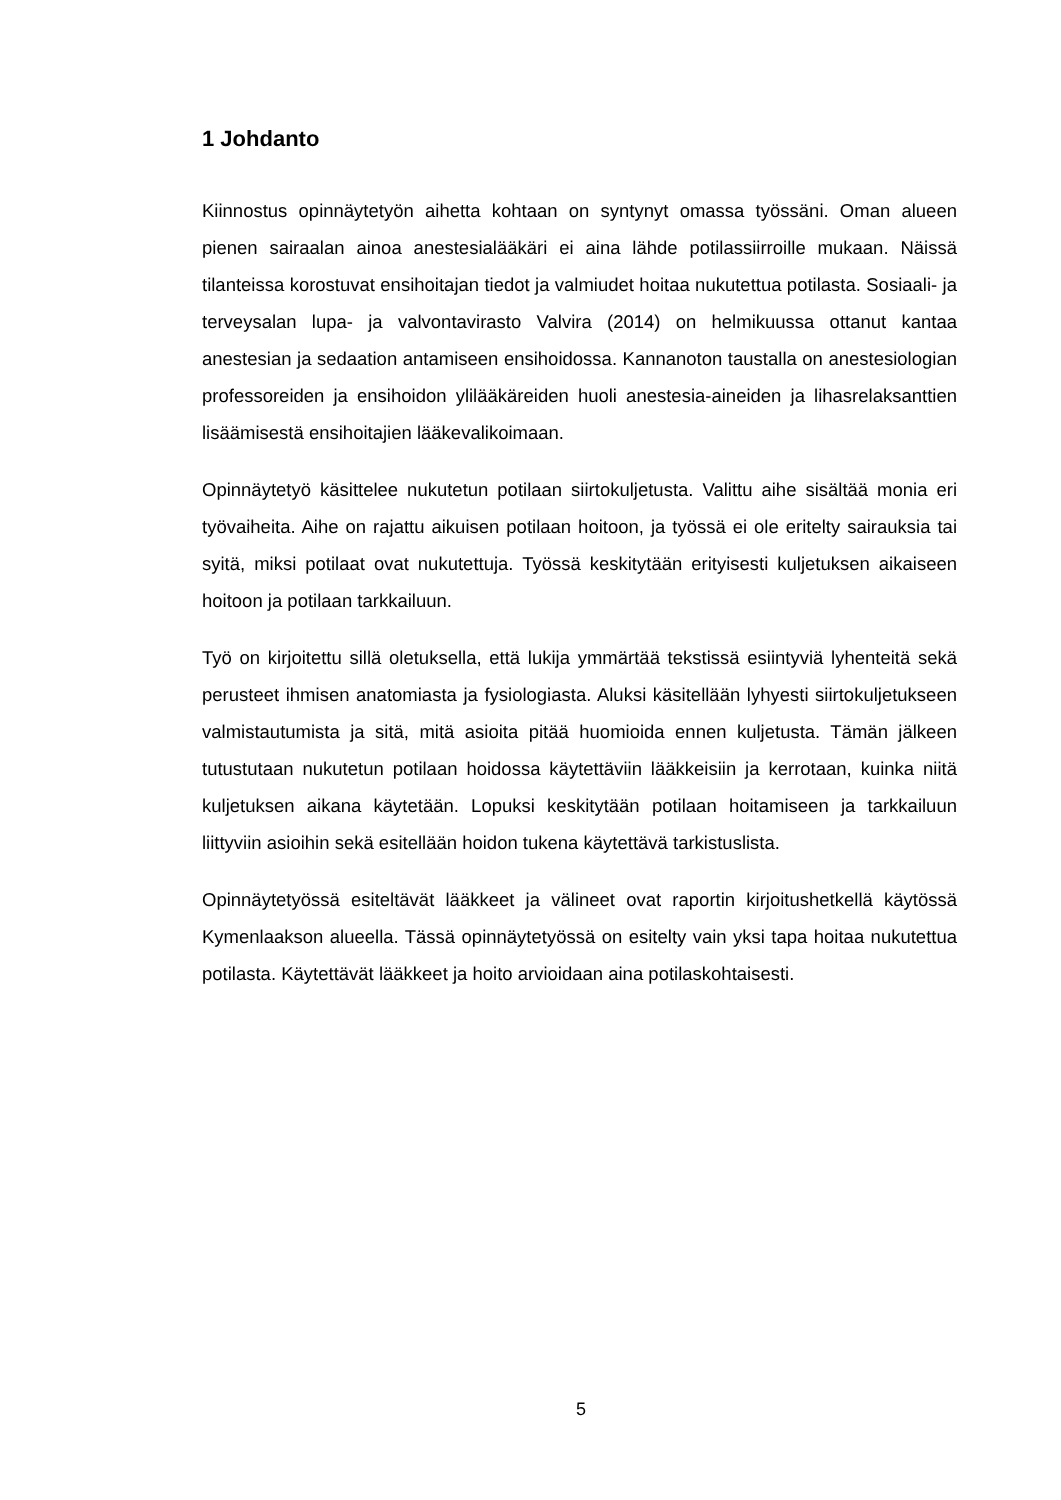1 Johdanto
Kiinnostus opinnäytetyön aihetta kohtaan on syntynyt omassa työssäni. Oman alueen pienen sairaalan ainoa anestesialääkäri ei aina lähde potilassiirroille mukaan. Näissä tilanteissa korostuvat ensihoitajan tiedot ja valmiudet hoitaa nukutettua potilasta. Sosiaali- ja terveysalan lupa- ja valvontavirasto Valvira (2014) on helmikuussa ottanut kantaa anestesian ja sedaation antamiseen ensihoidossa. Kannanoton taustalla on anestesiologian professoreiden ja ensihoidon ylilääkäreiden huoli anestesia-aineiden ja lihasrelaksanttien lisäämisestä ensihoitajien lääkevalikoimaan.
Opinnäytetyö käsittelee nukutetun potilaan siirtokuljetusta. Valittu aihe sisältää monia eri työvaiheita. Aihe on rajattu aikuisen potilaan hoitoon, ja työssä ei ole eritelty sairauksia tai syitä, miksi potilaat ovat nukutettuja. Työssä keskitytään erityisesti kuljetuksen aikaiseen hoitoon ja potilaan tarkkailuun.
Työ on kirjoitettu sillä oletuksella, että lukija ymmärtää tekstissä esiintyviä lyhenteitä sekä perusteet ihmisen anatomiasta ja fysiologiasta. Aluksi käsitellään lyhyesti siirtokuljetukseen valmistautumista ja sitä, mitä asioita pitää huomioida ennen kuljetusta. Tämän jälkeen tutustutaan nukutetun potilaan hoidossa käytettäviin lääkkeisiin ja kerrotaan, kuinka niitä kuljetuksen aikana käytetään. Lopuksi keskitytään potilaan hoitamiseen ja tarkkailuun liittyviin asioihin sekä esitellään hoidon tukena käytettävä tarkistuslista.
Opinnäytetyössä esiteltävät lääkkeet ja välineet ovat raportin kirjoitushetkellä käytössä Kymenlaakson alueella. Tässä opinnäytetyössä on esitelty vain yksi tapa hoitaa nukutettua potilasta. Käytettävät lääkkeet ja hoito arvioidaan aina potilaskohtaisesti.
5